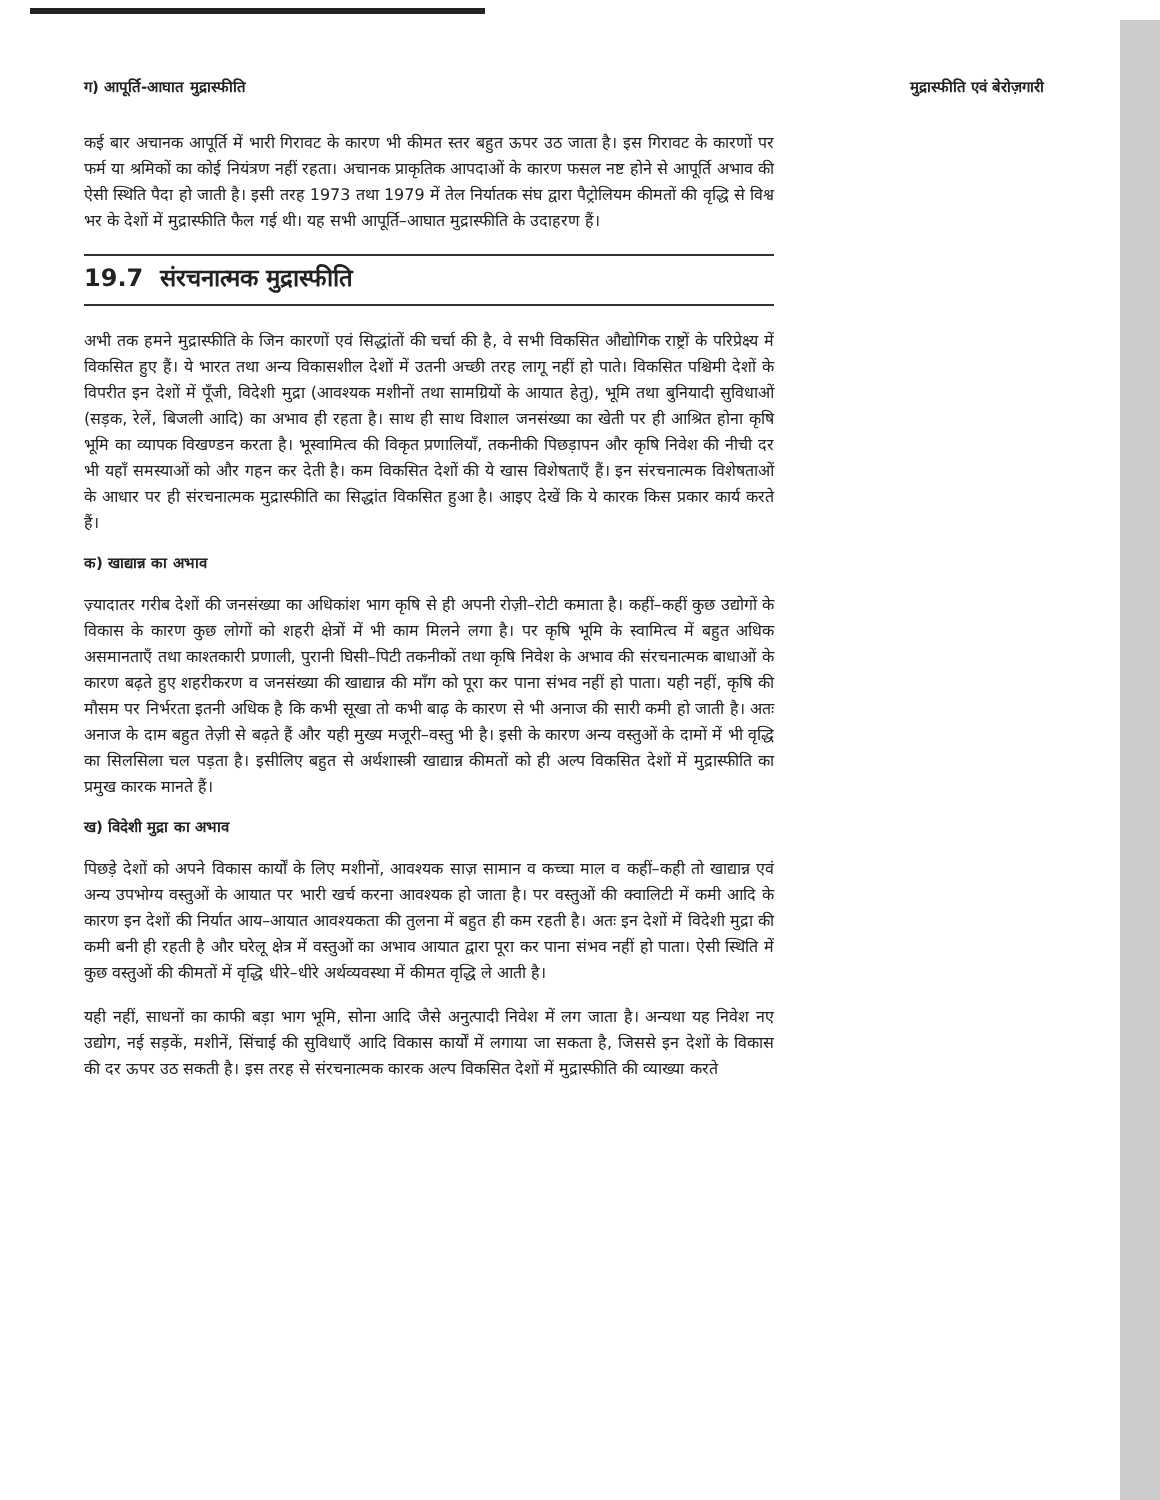ग) आपूर्ति-आघात मुद्रास्फीति मुद्रास्फीति एवं बेरोज़गारी
कई बार अचानक आपूर्ति में भारी गिरावट के कारण भी कीमत स्तर बहुत ऊपर उठ जाता है। इस गिरावट के कारणों पर फर्म या श्रमिकों का कोई नियंत्रण नहीं रहता। अचानक प्राकृतिक आपदाओं के कारण फसल नष्ट होने से आपूर्ति अभाव की ऐसी स्थिति पैदा हो जाती है। इसी तरह 1973 तथा 1979 में तेल निर्यातक संघ द्वारा पैट्रोलियम कीमतों की वृद्धि से विश्व भर के देशों में मुद्रास्फीति फैल गई थी। यह सभी आपूर्ति–आघात मुद्रास्फीति के उदाहरण हैं।
19.7 संरचनात्मक मुद्रास्फीति
अभी तक हमने मुद्रास्फीति के जिन कारणों एवं सिद्धांतों की चर्चा की है, वे सभी विकसित औद्योगिक राष्ट्रों के परिप्रेक्ष्य में विकसित हुए हैं। ये भारत तथा अन्य विकासशील देशों में उतनी अच्छी तरह लागू नहीं हो पाते। विकसित पश्चिमी देशों के विपरीत इन देशों में पूँजी, विदेशी मुद्रा (आवश्यक मशीनों तथा सामग्रियों के आयात हेतु), भूमि तथा बुनियादी सुविधाओं (सड़क, रेलें, बिजली आदि) का अभाव ही रहता है। साथ ही साथ विशाल जनसंख्या का खेती पर ही आश्रित होना कृषि भूमि का व्यापक विखण्डन करता है। भूस्वामित्व की विकृत प्रणालियाँ, तकनीकी पिछड़ापन और कृषि निवेश की नीची दर भी यहाँ समस्याओं को और गहन कर देती है। कम विकसित देशों की ये खास विशेषताएँ हैं। इन संरचनात्मक विशेषताओं के आधार पर ही संरचनात्मक मुद्रास्फीति का सिद्धांत विकसित हुआ है। आइए देखें कि ये कारक किस प्रकार कार्य करते हैं।
क) खाद्यान्न का अभाव
ज़्यादातर गरीब देशों की जनसंख्या का अधिकांश भाग कृषि से ही अपनी रोज़ी–रोटी कमाता है। कहीं–कहीं कुछ उद्योगों के विकास के कारण कुछ लोगों को शहरी क्षेत्रों में भी काम मिलने लगा है। पर कृषि भूमि के स्वामित्व में बहुत अधिक असमानताएँ तथा काश्तकारी प्रणाली, पुरानी घिसी–पिटी तकनीकों तथा कृषि निवेश के अभाव की संरचनात्मक बाधाओं के कारण बढ़ते हुए शहरीकरण व जनसंख्या की खाद्यान्न की माँग को पूरा कर पाना संभव नहीं हो पाता। यही नहीं, कृषि की मौसम पर निर्भरता इतनी अधिक है कि कभी सूखा तो कभी बाढ़ के कारण से भी अनाज की सारी कमी हो जाती है। अतः अनाज के दाम बहुत तेज़ी से बढ़ते हैं और यही मुख्य मजूरी–वस्तु भी है। इसी के कारण अन्य वस्तुओं के दामों में भी वृद्धि का सिलसिला चल पड़ता है। इसीलिए बहुत से अर्थशास्त्री खाद्यान्न कीमतों को ही अल्प विकसित देशों में मुद्रास्फीति का प्रमुख कारक मानते हैं।
ख) विदेशी मुद्रा का अभाव
पिछड़े देशों को अपने विकास कार्यों के लिए मशीनों, आवश्यक साज़ सामान व कच्चा माल व कहीं–कही तो खाद्यान्न एवं अन्य उपभोग्य वस्तुओं के आयात पर भारी खर्च करना आवश्यक हो जाता है। पर वस्तुओं की क्वालिटी में कमी आदि के कारण इन देशों की निर्यात आय–आयात आवश्यकता की तुलना में बहुत ही कम रहती है। अतः इन देशों में विदेशी मुद्रा की कमी बनी ही रहती है और घरेलू क्षेत्र में वस्तुओं का अभाव आयात द्वारा पूरा कर पाना संभव नहीं हो पाता। ऐसी स्थिति में कुछ वस्तुओं की कीमतों में वृद्धि धीरे–धीरे अर्थव्यवस्था में कीमत वृद्धि ले आती है।
यही नहीं, साधनों का काफी बड़ा भाग भूमि, सोना आदि जैसे अनुत्पादी निवेश में लग जाता है। अन्यथा यह निवेश नए उद्योग, नई सड़कें, मशीनें, सिंचाई की सुविधाएँ आदि विकास कार्यों में लगाया जा सकता है, जिससे इन देशों के विकास की दर ऊपर उठ सकती है। इस तरह से संरचनात्मक कारक अल्प विकसित देशों में मुद्रास्फीति की व्याख्या करते